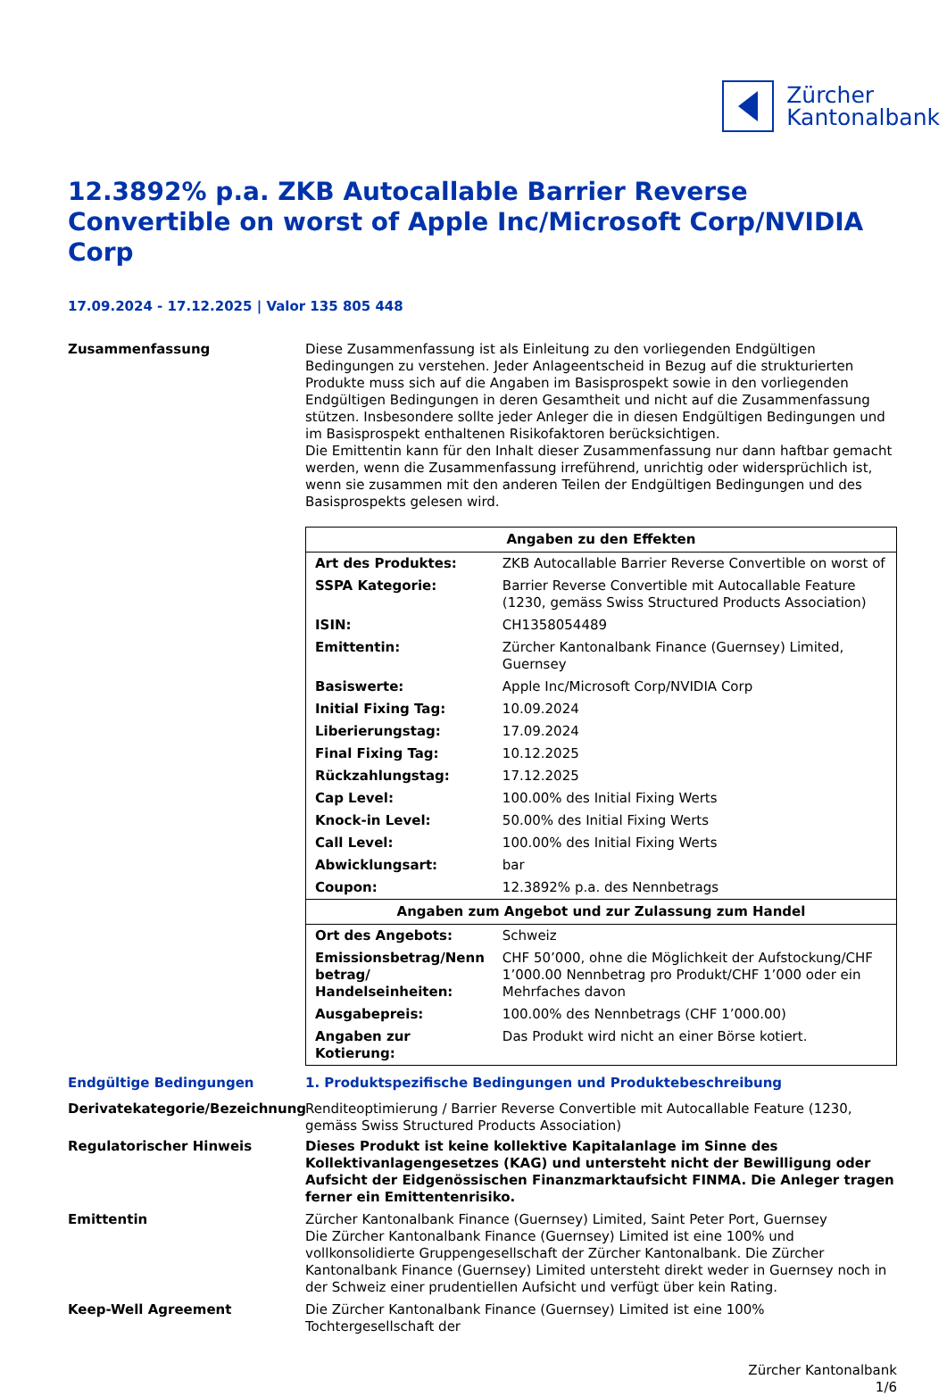Zürcher
Kantonalbank
12.3892% p.a. ZKB Autocallable Barrier Reverse Convertible on worst of Apple Inc/Microsoft Corp/NVIDIA Corp
17.09.2024 - 17.12.2025 | Valor 135 805 448
Zusammenfassung
Diese Zusammenfassung ist als Einleitung zu den vorliegenden Endgültigen Bedingungen zu verstehen. Jeder Anlageentscheid in Bezug auf die strukturierten Produkte muss sich auf die Angaben im Basisprospekt sowie in den vorliegenden Endgültigen Bedingungen in deren Gesamtheit und nicht auf die Zusammenfassung stützen. Insbesondere sollte jeder Anleger die in diesen Endgültigen Bedingungen und im Basisprospekt enthaltenen Risikofaktoren berücksichtigen.
Die Emittentin kann für den Inhalt dieser Zusammenfassung nur dann haftbar gemacht werden, wenn die Zusammenfassung irreführend, unrichtig oder widersprüchlich ist, wenn sie zusammen mit den anderen Teilen der Endgültigen Bedingungen und des Basisprospekts gelesen wird.
| Angaben zu den Effekten | |
| --- | --- |
| Art des Produktes: | ZKB Autocallable Barrier Reverse Convertible on worst of |
| SSPA Kategorie: | Barrier Reverse Convertible mit Autocallable Feature (1230, gemäss Swiss Structured Products Association) |
| ISIN: | CH1358054489 |
| Emittentin: | Zürcher Kantonalbank Finance (Guernsey) Limited, Guernsey |
| Basiswerte: | Apple Inc/Microsoft Corp/NVIDIA Corp |
| Initial Fixing Tag: | 10.09.2024 |
| Liberierungstag: | 17.09.2024 |
| Final Fixing Tag: | 10.12.2025 |
| Rückzahlungstag: | 17.12.2025 |
| Cap Level: | 100.00% des Initial Fixing Werts |
| Knock-in Level: | 50.00% des Initial Fixing Werts |
| Call Level: | 100.00% des Initial Fixing Werts |
| Abwicklungsart: | bar |
| Coupon: | 12.3892% p.a. des Nennbetrags |
| Angaben zum Angebot und zur Zulassung zum Handel | |
| Ort des Angebots: | Schweiz |
| Emissionsbetrag/Nenn betrag/ Handelseinheiten: | CHF 50’000, ohne die Möglichkeit der Aufstockung/CHF 1’000.00 Nennbetrag pro Produkt/CHF 1’000 oder ein Mehrfaches davon |
| Ausgabepreis: | 100.00% des Nennbetrags (CHF 1’000.00) |
| Angaben zur Kotierung: | Das Produkt wird nicht an einer Börse kotiert. |
Endgültige Bedingungen
1. Produktspezifische Bedingungen und Produktebeschreibung
Derivatekategorie/Bezeichnung
Renditeoptimierung / Barrier Reverse Convertible mit Autocallable Feature (1230, gemäss Swiss Structured Products Association)
Regulatorischer Hinweis
Dieses Produkt ist keine kollektive Kapitalanlage im Sinne des Kollektivanlagengesetzes (KAG) und untersteht nicht der Bewilligung oder Aufsicht der Eidgenössischen Finanzmarktaufsicht FINMA. Die Anleger tragen ferner ein Emittentenrisiko.
Emittentin
Zürcher Kantonalbank Finance (Guernsey) Limited, Saint Peter Port, Guernsey
Die Zürcher Kantonalbank Finance (Guernsey) Limited ist eine 100% und vollkonsolidierte Gruppengesellschaft der Zürcher Kantonalbank. Die Zürcher Kantonalbank Finance (Guernsey) Limited untersteht direkt weder in Guernsey noch in der Schweiz einer prudentiellen Aufsicht und verfügt über kein Rating.
Keep-Well Agreement
Die Zürcher Kantonalbank Finance (Guernsey) Limited ist eine 100% Tochtergesellschaft der
Zürcher Kantonalbank
1/6